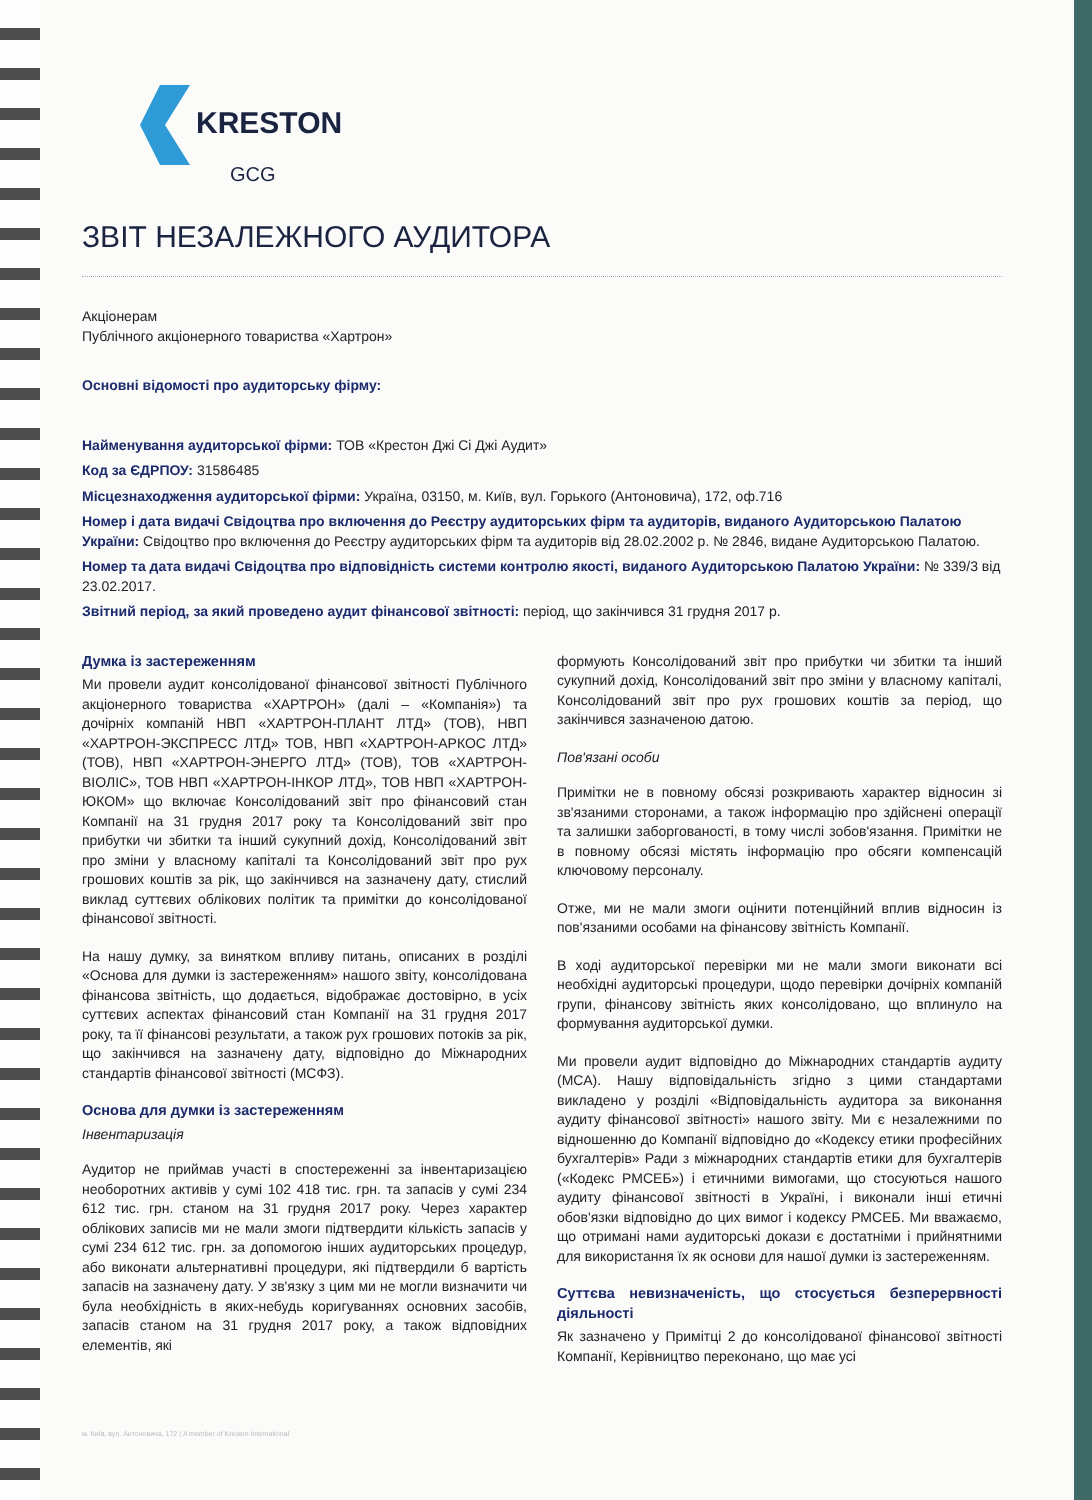KRESTON
GCG
ЗВІТ НЕЗАЛЕЖНОГО АУДИТОРА
Акціонерам
Публічного акціонерного товариства «Хартрон»
Основні відомості про аудиторську фірму:
Найменування аудиторської фірми: ТОВ «Крестон Джі Сі Джі Аудит»
Код за ЄДРПОУ: 31586485
Місцезнаходження аудиторської фірми: Україна, 03150, м. Київ, вул. Горького (Антоновича), 172, оф.716
Номер і дата видачі Свідоцтва про включення до Реєстру аудиторських фірм та аудиторів, виданого Аудиторською Палатою України: Свідоцтво про включення до Реєстру аудиторських фірм та аудиторів від 28.02.2002 р. № 2846, видане Аудиторською Палатою.
Номер та дата видачі Свідоцтва про відповідність системи контролю якості, виданого Аудиторською Палатою України: № 339/3 від 23.02.2017.
Звітний період, за який проведено аудит фінансової звітності: період, що закінчився 31 грудня 2017 р.
Думка із застереженням
Ми провели аудит консолідованої фінансової звітності Публічного акціонерного товариства «ХАРТРОН» (далі – «Компанія») та дочірніх компаній НВП «ХАРТРОН-ПЛАНТ ЛТД» (ТОВ), НВП «ХАРТРОН-ЭКСПРЕСС ЛТД» ТОВ, НВП «ХАРТРОН-АРКОС ЛТД» (ТОВ), НВП «ХАРТРОН-ЭНЕРГО ЛТД» (ТОВ), ТОВ «ХАРТРОН-ВІОЛІС», ТОВ НВП «ХАРТРОН-ІНКОР ЛТД», ТОВ НВП «ХАРТРОН-ЮКОМ» що включає Консолідований звіт про фінансовий стан Компанії на 31 грудня 2017 року та Консолідований звіт про прибутки чи збитки та інший сукупний дохід, Консолідований звіт про зміни у власному капіталі та Консолідований звіт про рух грошових коштів за рік, що закінчився на зазначену дату, стислий виклад суттєвих облікових політик та примітки до консолідованої фінансової звітності.
На нашу думку, за винятком впливу питань, описаних в розділі «Основа для думки із застереженням» нашого звіту, консолідована фінансова звітність, що додається, відображає достовірно, в усіх суттєвих аспектах фінансовий стан Компанії на 31 грудня 2017 року, та її фінансові результати, а також рух грошових потоків за рік, що закінчився на зазначену дату, відповідно до Міжнародних стандартів фінансової звітності (МСФЗ).
Основа для думки із застереженням
Інвентаризація
Аудитор не приймав участі в спостереженні за інвентаризацією необоротних активів у сумі 102 418 тис. грн. та запасів у сумі 234 612 тис. грн. станом на 31 грудня 2017 року. Через характер облікових записів ми не мали змоги підтвердити кількість запасів у сумі 234 612 тис. грн. за допомогою інших аудиторських процедур, або виконати альтернативні процедури, які підтвердили б вартість запасів на зазначену дату. У зв'язку з цим ми не могли визначити чи була необхідність в яких-небудь коригуваннях основних засобів, запасів станом на 31 грудня 2017 року, а також відповідних елементів, які
формують Консолідований звіт про прибутки чи збитки та інший сукупний дохід, Консолідований звіт про зміни у власному капіталі, Консолідований звіт про рух грошових коштів за період, що закінчився зазначеною датою.
Пов'язані особи
Примітки не в повному обсязі розкривають характер відносин зі зв'язаними сторонами, а також інформацію про здійснені операції та залишки заборгованості, в тому числі зобов'язання. Примітки не в повному обсязі містять інформацію про обсяги компенсацій ключовому персоналу.
Отже, ми не мали змоги оцінити потенційний вплив відносин із пов'язаними особами на фінансову звітність Компанії.
В ході аудиторської перевірки ми не мали змоги виконати всі необхідні аудиторські процедури, щодо перевірки дочірніх компаній групи, фінансову звітність яких консолідовано, що вплинуло на формування аудиторської думки.
Ми провели аудит відповідно до Міжнародних стандартів аудиту (МСА). Нашу відповідальність згідно з цими стандартами викладено у розділі «Відповідальність аудитора за виконання аудиту фінансової звітності» нашого звіту. Ми є незалежними по відношенню до Компанії відповідно до «Кодексу етики професійних бухгалтерів» Ради з міжнародних стандартів етики для бухгалтерів («Кодекс РМСЕБ») і етичними вимогами, що стосуються нашого аудиту фінансової звітності в Україні, і виконали інші етичні обов'язки відповідно до цих вимог і кодексу РМСЕБ. Ми вважаємо, що отримані нами аудиторські докази є достатніми і прийнятними для використання їх як основи для нашої думки із застереженням.
Суттєва невизначеність, що стосується безперервності діяльності
Як зазначено у Примітці 2 до консолідованої фінансової звітності Компанії, Керівництво переконано, що має усі
м. Київ, вул. Антоновича, 172 | A member of Kreston International